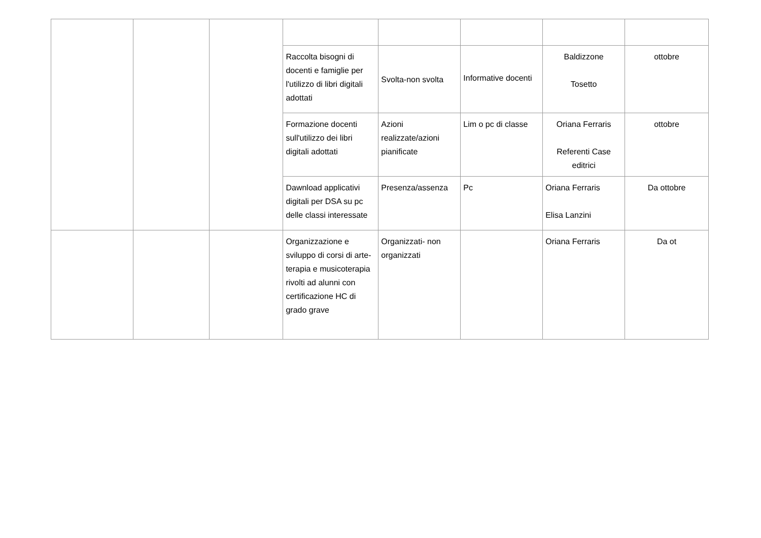| | | | Raccolta bisogni di docenti e famiglie per l'utilizzo di libri digitali adottati | Svolta-non svolta | Informative docenti | Baldizzone Tosetto | ottobre |
| | | | Formazione docenti sull'utilizzo dei libri digitali adottati | Azioni realizzate/azioni pianificate | Lim o pc di classe | Oriana Ferraris Referenti Case editrici | ottobre |
| | | | Dawnload applicativi digitali per DSA su pc delle classi interessate | Presenza/assenza | Pc | Oriana Ferraris Elisa Lanzini | Da ottobre |
| | | | Organizzazione e sviluppo di corsi di arte-terapia e musicoterapia rivolti ad alunni con certificazione HC di grado grave | Organizzati- non organizzati | | Oriana Ferraris | Da ot |